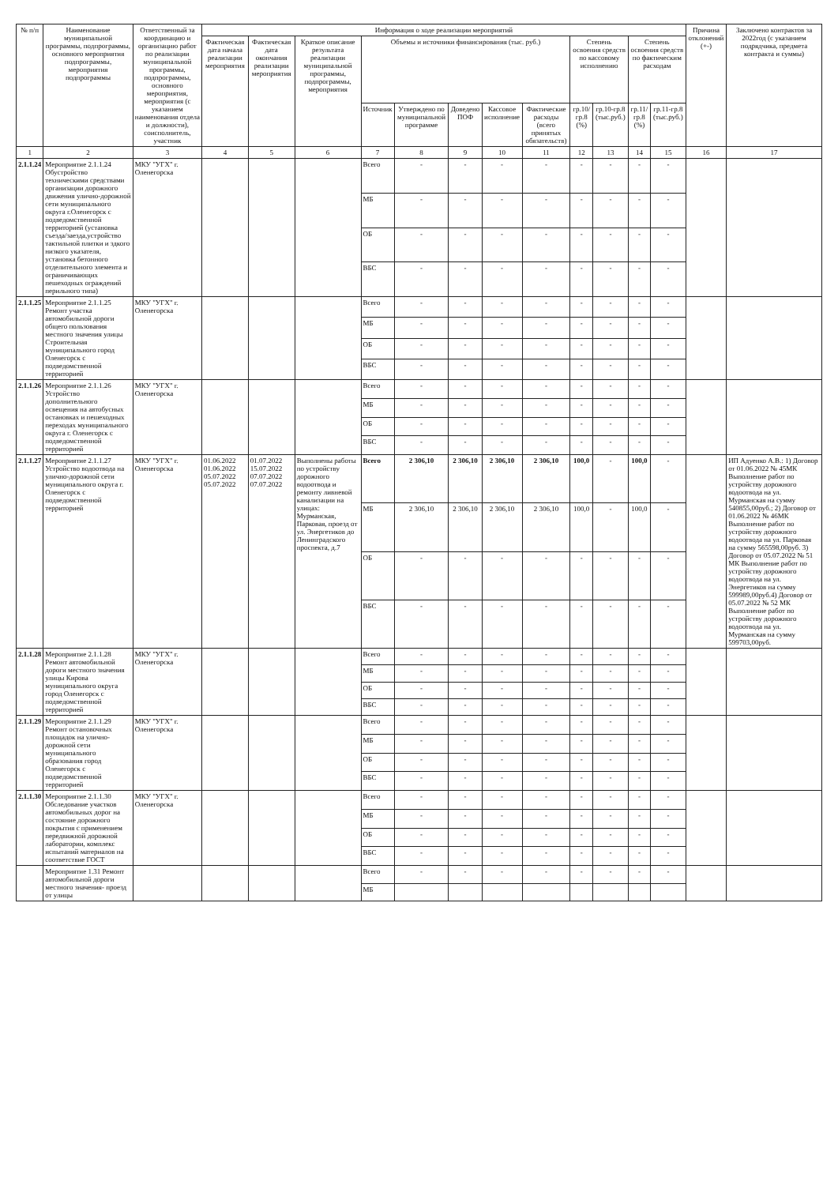| № п/п | Наименование муниципальной программы, подпрограммы, основного мероприятия подпрограммы, мероприятия подпрограммы | Ответственный за координацию и организацию работ по реализации муниципальной программы, подпрограммы, основного мероприятия, мероприятия (с указанием наименования отдела и должности), соисполнитель, участник | Информация о ходе реализации мероприятий | | | | | | | | | | | | Причина отклонений (+-) | Заключено контрактов за 2022год (с указанием подрядчика, предмета контракта и суммы) |
| --- | --- | --- | --- | --- | --- | --- | --- | --- | --- | --- | --- | --- | --- | --- | --- | --- |
| | | | Фактическая дата начала реализации мероприятия | Фактическая дата окончания реализации мероприятия | Краткое описание результата реализации муниципальной программы, подпрограммы, мероприятия | Объемы и источники финансирования (тыс. руб.) | | | | | Степень освоения средств по кассовому исполнению | | Степень освоения средств по фактическим расходам | | | |
| | | | | | | Источник | Утверждено по муниципальной программе | Доведено ПОФ | Кассовое исполнение | Фактические расходы (всего принятых обязательств) | гр.10/гр.8 (%) | гр.10-гр.8 (тыс.руб.) | гр.11/гр.8 (%) | гр.11-гр.8 (тыс.руб.) | | |
| 1 | 2 | 3 | 4 | 5 | 6 | 7 | 8 | 9 | 10 | 11 | 12 | 13 | 14 | 15 | 16 | 17 |
| 2.1.1.24 | Мероприятие 2.1.1.24 Обустройство техническими средствами организации дорожного движения улично-дорожной сети муниципального округа г.Оленегорск с подведомственной территорией (установка съезда/заезда,устройство тактильной плитки и здкого низкого указателя, установка бетонного отделительного элемента и ограничивающих пешеходных ограждений перильного типа) | МКУ "УГХ" г. Оленегорска | | | | Всего | - | - | - | - | - | - | - | - | | |
| | | | | | | МБ | - | - | - | - | - | - | - | - | | |
| | | | | | | ОБ | - | - | - | - | - | - | - | - | | |
| | | | | | | ВБС | - | - | - | - | - | - | - | - | | |
| 2.1.1.25 | Мероприятие 2.1.1.25 Ремонт участка автомобильной дороги общего пользования местного значения улицы Строительная муниципального город Оленегорск с подведомственной территорией | МКУ "УГХ" г. Оленегорска | | | | Всего | - | - | - | - | - | - | - | - | | |
| | | | | | | МБ | - | - | - | - | - | - | - | - | | |
| | | | | | | ОБ | - | - | - | - | - | - | - | - | | |
| | | | | | | ВБС | - | - | - | - | - | - | - | - | | |
| 2.1.1.26 | Мероприятие 2.1.1.26 Устройство дополнительного освещения на автобусных остановках и пешеходных переходах муниципального округа г. Оленегорск с подведомственной территорией | МКУ "УГХ" г. Оленегорска | | | | Всего | - | - | - | - | - | - | - | - | | |
| | | | | | | МБ | - | - | - | - | - | - | - | - | | |
| | | | | | | ОБ | - | - | - | - | - | - | - | - | | |
| | | | | | | ВБС | - | - | - | - | - | - | - | - | | |
| 2.1.1.27 | Мероприятие 2.1.1.27 Устройство водоотвода на улично-дорожной сети муниципального округа г. Оленегорск с подведомственной территорией | МКУ "УГХ" г. Оленегорска | 01.06.2022 01.06.2022 05.07.2022 05.07.2022 | 01.07.2022 15.07.2022 07.07.2022 07.07.2022 | Выполнены работы по устройству дорожного водоотвода и ремонту ливневой канализации на улицах: Мурманская, Парковая, проезд от ул. Энергетиков до Ленинградского проспекта, д.7 | Всего | 2 306,10 | 2 306,10 | 2 306,10 | 2 306,10 | 100,0 | - | 100,0 | - | | ИП Адуенко А.В.: 1) Договор от 01.06.2022 № 45МК Выполнение работ по устройству дорожного водоотвода на ул. Мурманская на сумму 540855,00руб.; 2) Договор от 01.06.2022 № 46МК Выполнение работ по устройству дорожного водоотвода на ул. Парковая на сумму 565598,00руб. 3) Договор от 05.07.2022 № 51 МК Выполнение работ по устройству дорожного водоотвода на ул. Энергетиков на сумму 599989,00руб.4) Договор от 05.07.2022 № 52 МК Выполнение работ по устройству дорожного водоотвода на ул. Мурманская на сумму 599703,00руб. |
| | | | | | | МБ | 2 306,10 | 2 306,10 | 2 306,10 | 2 306,10 | 100,0 | - | 100,0 | - | | |
| | | | | | | ОБ | - | - | - | - | - | - | - | - | | |
| | | | | | | ВБС | - | - | - | - | - | - | - | - | | |
| 2.1.1.28 | Мероприятие 2.1.1.28 Ремонт автомобильной дороги местного значения улицы Кирова муниципального округа город Оленегорск с подведомственной территорией | МКУ "УГХ" г. Оленегорска | | | | Всего | - | - | - | - | - | - | - | - | | |
| | | | | | | МБ | - | - | - | - | - | - | - | - | | |
| | | | | | | ОБ | - | - | - | - | - | - | - | - | | |
| | | | | | | ВБС | - | - | - | - | - | - | - | - | | |
| 2.1.1.29 | Мероприятие 2.1.1.29 Ремонт остановочных площадок на улично-дорожной сети муниципального образования город Оленегорск с подведомственной территорией | МКУ "УГХ" г. Оленегорска | | | | Всего | - | - | - | - | - | - | - | - | | |
| | | | | | | МБ | - | - | - | - | - | - | - | - | | |
| | | | | | | ОБ | - | - | - | - | - | - | - | - | | |
| | | | | | | ВБС | - | - | - | - | - | - | - | - | | |
| 2.1.1.30 | Мероприятие 2.1.1.30 Обследование участков автомобильных дорог на состояние дорожного покрытия с применением передвижной дорожной лаборатории, комплекс испытаний материалов на соответствие ГОСТ | МКУ "УГХ" г. Оленегорска | | | | Всего | - | - | - | - | - | - | - | - | | |
| | | | | | | МБ | - | - | - | - | - | - | - | - | | |
| | | | | | | ОБ | - | - | - | - | - | - | - | - | | |
| | | | | | | ВБС | - | - | - | - | - | - | - | - | | |
| | Мероприятие 1.31 Ремонт автомобильной дороги местного значения- проезд от улицы | | | | | Всего | - | - | - | - | - | - | - | - | | |
| | | | | | | МБ | | | | | | | | | | |